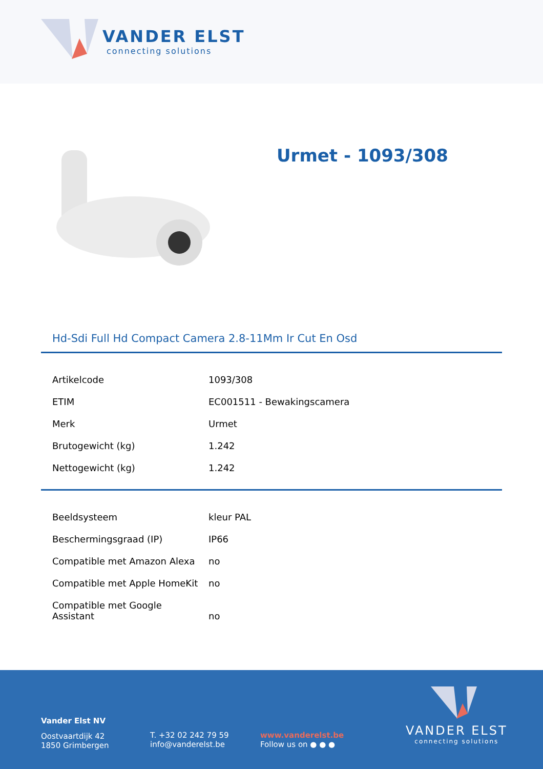VANDER ELST
connecting solutions
Urmet - 1093/308
Hd-Sdi Full Hd Compact Camera 2.8-11Mm Ir Cut En Osd
| Artikelcode | 1093/308 |
| ETIM | EC001511 - Bewakingscamera |
| Merk | Urmet |
| Brutogewicht (kg) | 1.242 |
| Nettogewicht (kg) | 1.242 |
| Beeldsysteem | kleur PAL |
| Beschermingsgraad (IP) | IP66 |
| Compatible met Amazon Alexa | no |
| Compatible met Apple HomeKit | no |
| Compatible met Google Assistant | no |
Vander Elst NV
Oostvaartdijk 42
1850 Grimbergen
T. +32 02 242 79 59
info@vanderelst.be
www.vanderelst.be
Follow us on ● ● ●
VANDER ELST
connecting solutions